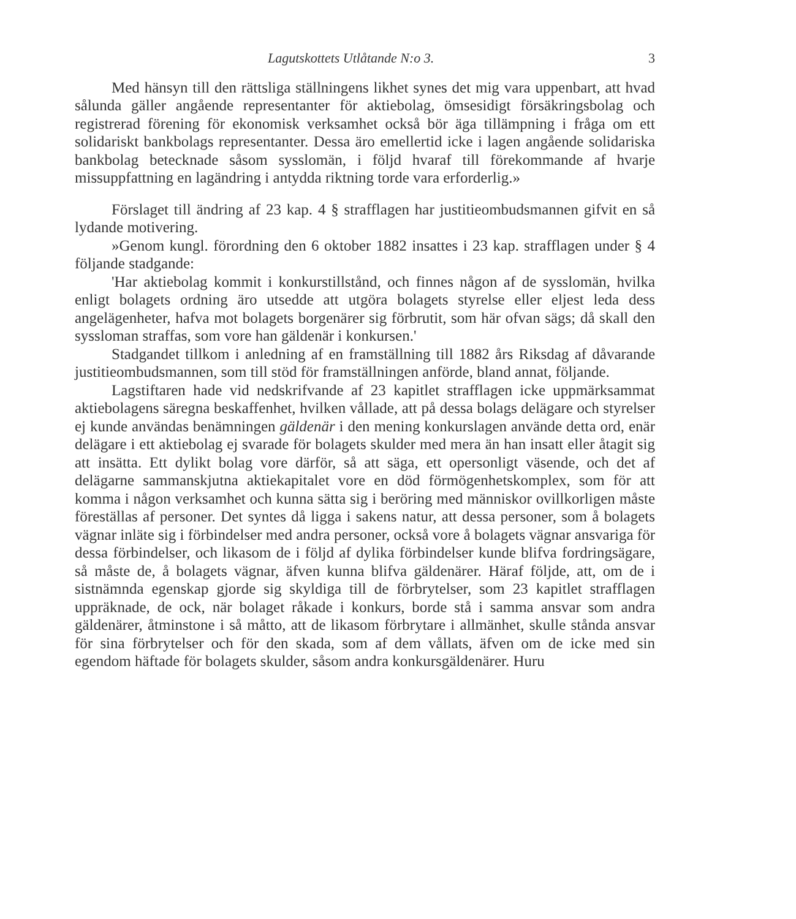Lagutskottets Utlåtande N:o 3. 3
Med hänsyn till den rättsliga ställningens likhet synes det mig vara uppenbart, att hvad sålunda gäller angående representanter för aktiebolag, ömsesidigt försäkringsbolag och registrerad förening för ekonomisk verksamhet också bör äga tillämpning i fråga om ett solidariskt bankbolags representanter. Dessa äro emellertid icke i lagen angående solidariska bankbolag betecknade såsom sysslomän, i följd hvaraf till förekommande af hvarje missuppfattning en lagändring i antydda riktning torde vara erforderlig.»
Förslaget till ändring af 23 kap. 4 § strafflagen har justitieombudsmannen gifvit en så lydande motivering.
»Genom kungl. förordning den 6 oktober 1882 insattes i 23 kap. strafflagen under § 4 följande stadgande:
'Har aktiebolag kommit i konkurstillstånd, och finnes någon af de sysslomän, hvilka enligt bolagets ordning äro utsedde att utgöra bolagets styrelse eller eljest leda dess angelägenheter, hafva mot bolagets borgenärer sig förbrutit, som här ofvan sägs; då skall den syssloman straffas, som vore han gäldenär i konkursen.'
Stadgandet tillkom i anledning af en framställning till 1882 års Riksdag af dåvarande justitieombudsmannen, som till stöd för framställningen anförde, bland annat, följande.
Lagstiftaren hade vid nedskrifvande af 23 kapitlet strafflagen icke uppmärksammat aktiebolagens säregna beskaffenhet, hvilken vållade, att på dessa bolags delägare och styrelser ej kunde användas benämningen gäldenär i den mening konkurslagen använde detta ord, enär delägare i ett aktiebolag ej svarade för bolagets skulder med mera än han insatt eller åtagit sig att insätta. Ett dylikt bolag vore därför, så att säga, ett opersonligt väsende, och det af delägarne sammanskjutna aktiekapitalet vore en död förmögenhetskomplex, som för att komma i någon verksamhet och kunna sätta sig i beröring med människor ovillkorligen måste föreställas af personer. Det syntes då ligga i sakens natur, att dessa personer, som å bolagets vägnar inläte sig i förbindelser med andra personer, också vore å bolagets vägnar ansvariga för dessa förbindelser, och likasom de i följd af dylika förbindelser kunde blifva fordringsägare, så måste de, å bolagets vägnar, äfven kunna blifva gäldenärer. Häraf följde, att, om de i sistnämnda egenskap gjorde sig skyldiga till de förbrytelser, som 23 kapitlet strafflagen uppräknade, de ock, när bolaget råkade i konkurs, borde stå i samma ansvar som andra gäldenärer, åtminstone i så måtto, att de likasom förbrytare i allmänhet, skulle stånda ansvar för sina förbrytelser och för den skada, som af dem vållats, äfven om de icke med sin egendom häftade för bolagets skulder, såsom andra konkursgäldenärer. Huru